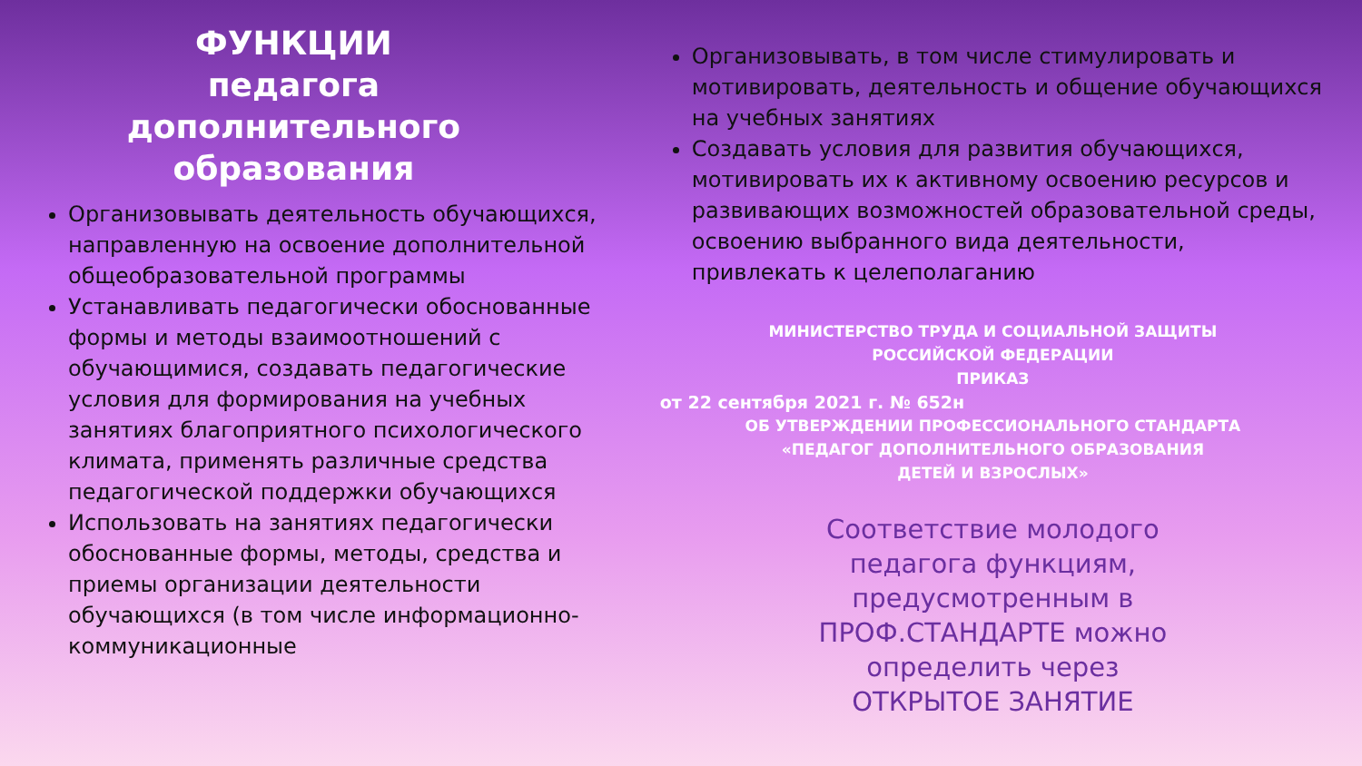ФУНКЦИИ
педагога
дополнительного
образования
Организовывать деятельность обучающихся, направленную на освоение дополнительной общеобразовательной программы
Устанавливать педагогически обоснованные формы и методы взаимоотношений с обучающимися, создавать педагогические условия для формирования на учебных занятиях благоприятного психологического климата, применять различные средства педагогической поддержки обучающихся
Использовать на занятиях педагогически обоснованные формы, методы, средства и приемы организации деятельности обучающихся (в том числе информационно-коммуникационные
Организовывать, в том числе стимулировать и мотивировать, деятельность и общение обучающихся на учебных занятиях
Создавать условия для развития обучающихся, мотивировать их к активному освоению ресурсов и развивающих возможностей образовательной среды, освоению выбранного вида деятельности, привлекать к целеполаганию
МИНИСТЕРСТВО ТРУДА И СОЦИАЛЬНОЙ ЗАЩИТЫ
РОССИЙСКОЙ ФЕДЕРАЦИИ
ПРИКАЗ
от 22 сентября 2021 г. № 652н
ОБ УТВЕРЖДЕНИИ ПРОФЕССИОНАЛЬНОГО СТАНДАРТА
«ПЕДАГОГ ДОПОЛНИТЕЛЬНОГО ОБРАЗОВАНИЯ
ДЕТЕЙ И ВЗРОСЛЫХ»
Соответствие молодого
педагога функциям,
предусмотренным в
ПРОФ.СТАНДАРТЕ можно
определить через
ОТКРЫТОЕ ЗАНЯТИЕ